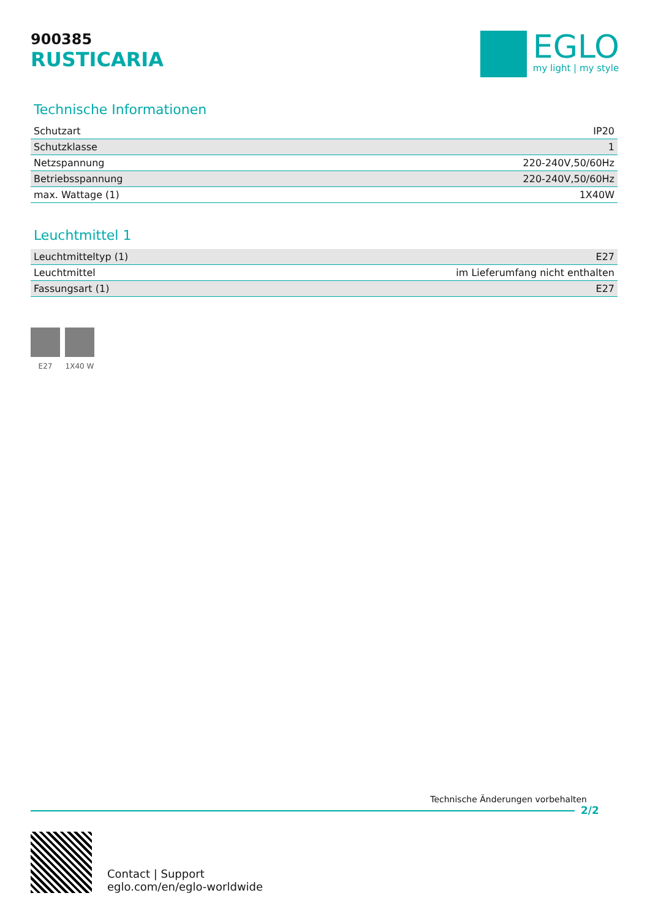900385
RUSTICARIA
EGLO
my light | my style
Technische Informationen
| Schutzart | IP20 |
| Schutzklasse | 1 |
| Netzspannung | 220-240V,50/60Hz |
| Betriebsspannung | 220-240V,50/60Hz |
| max. Wattage (1) | 1X40W |
Leuchtmittel 1
| Leuchtmitteltyp (1) | E27 |
| Leuchtmittel | im Lieferumfang nicht enthalten |
| Fassungsart (1) | E27 |
E27 1X40 W
Technische Änderungen vorbehalten
2/2
Contact | Support
eglo.com/en/eglo-worldwide